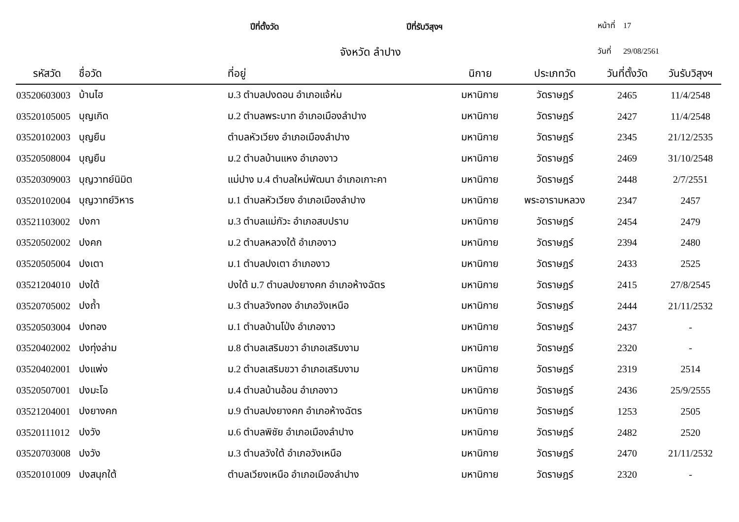ปีที่ตั้งวัด ปีที่รับวิสุงฯ หน้าที่ 17
จังหวัด ลำปาง วันที่ 29/08/2561
| รหัสวัด | ชื่อวัด | ที่อยู่ | นิกาย | ประเภทวัด | วันที่ตั้งวัด | วันรับวิสุงฯ |
| --- | --- | --- | --- | --- | --- | --- |
| 03520603003 | บ้านไฮ | ม.3 ตำบลปงดอน อำเภอแจ้ห่ม | มหานิกาย | วัดราษฎร์ | 2465 | 11/4/2548 |
| 03520105005 | บุญเกิด | ม.2 ตำบลพระบาท อำเภอเมืองลำปาง | มหานิกาย | วัดราษฎร์ | 2427 | 11/4/2548 |
| 03520102003 | บุญยืน | ตำบลหัวเวียง อำเภอเมืองลำปาง | มหานิกาย | วัดราษฎร์ | 2345 | 21/12/2535 |
| 03520508004 | บุญยืน | ม.2 ตำบลบ้านแหง อำเภองาว | มหานิกาย | วัดราษฎร์ | 2469 | 31/10/2548 |
| 03520309003 | บุญวาทย์นิมิต | แม่ปาง ม.4 ตำบลใหม่พัฒนา อำเภอเกาะคา | มหานิกาย | วัดราษฎร์ | 2448 | 2/7/2551 |
| 03520102004 | บุญวาทย์วิหาร | ม.1 ตำบลหัวเวียง อำเภอเมืองลำปาง | มหานิกาย | พระอารามหลวง | 2347 | 2457 |
| 03521103002 | ปงกา | ม.3 ตำบลแม่กัวะ อำเภอสบปราบ | มหานิกาย | วัดราษฎร์ | 2454 | 2479 |
| 03520502002 | ปงคก | ม.2 ตำบลหลวงใต้ อำเภองาว | มหานิกาย | วัดราษฎร์ | 2394 | 2480 |
| 03520505004 | ปงเตา | ม.1 ตำบลปงเตา อำเภองาว | มหานิกาย | วัดราษฎร์ | 2433 | 2525 |
| 03521204010 | ปงใต้ | ปงใต้ ม.7 ตำบลปงยางคก อำเภอห้างฉัตร | มหานิกาย | วัดราษฎร์ | 2415 | 27/8/2545 |
| 03520705002 | ปงถ้ำ | ม.3 ตำบลวังทอง อำเภอวังเหนือ | มหานิกาย | วัดราษฎร์ | 2444 | 21/11/2532 |
| 03520503004 | ปงทอง | ม.1 ตำบลบ้านโป่ง อำเภองาว | มหานิกาย | วัดราษฎร์ | 2437 | - |
| 03520402002 | ปงทุ่งล่าม | ม.8 ตำบลเสริมขวา อำเภอเสริมงาม | มหานิกาย | วัดราษฎร์ | 2320 | - |
| 03520402001 | ปงแพ่ง | ม.2 ตำบลเสริมขวา อำเภอเสริมงาม | มหานิกาย | วัดราษฎร์ | 2319 | 2514 |
| 03520507001 | ปงมะโอ | ม.4 ตำบลบ้านอ้อน อำเภองาว | มหานิกาย | วัดราษฎร์ | 2436 | 25/9/2555 |
| 03521204001 | ปงยางคก | ม.9 ตำบลปงยางคก อำเภอห้างฉัตร | มหานิกาย | วัดราษฎร์ | 1253 | 2505 |
| 03520111012 | ปงวัง | ม.6 ตำบลพิชัย อำเภอเมืองลำปาง | มหานิกาย | วัดราษฎร์ | 2482 | 2520 |
| 03520703008 | ปงวัง | ม.3 ตำบลวังใต้ อำเภอวังเหนือ | มหานิกาย | วัดราษฎร์ | 2470 | 21/11/2532 |
| 03520101009 | ปงสนุกใต้ | ตำบลเวียงเหนือ อำเภอเมืองลำปาง | มหานิกาย | วัดราษฎร์ | 2320 | - |